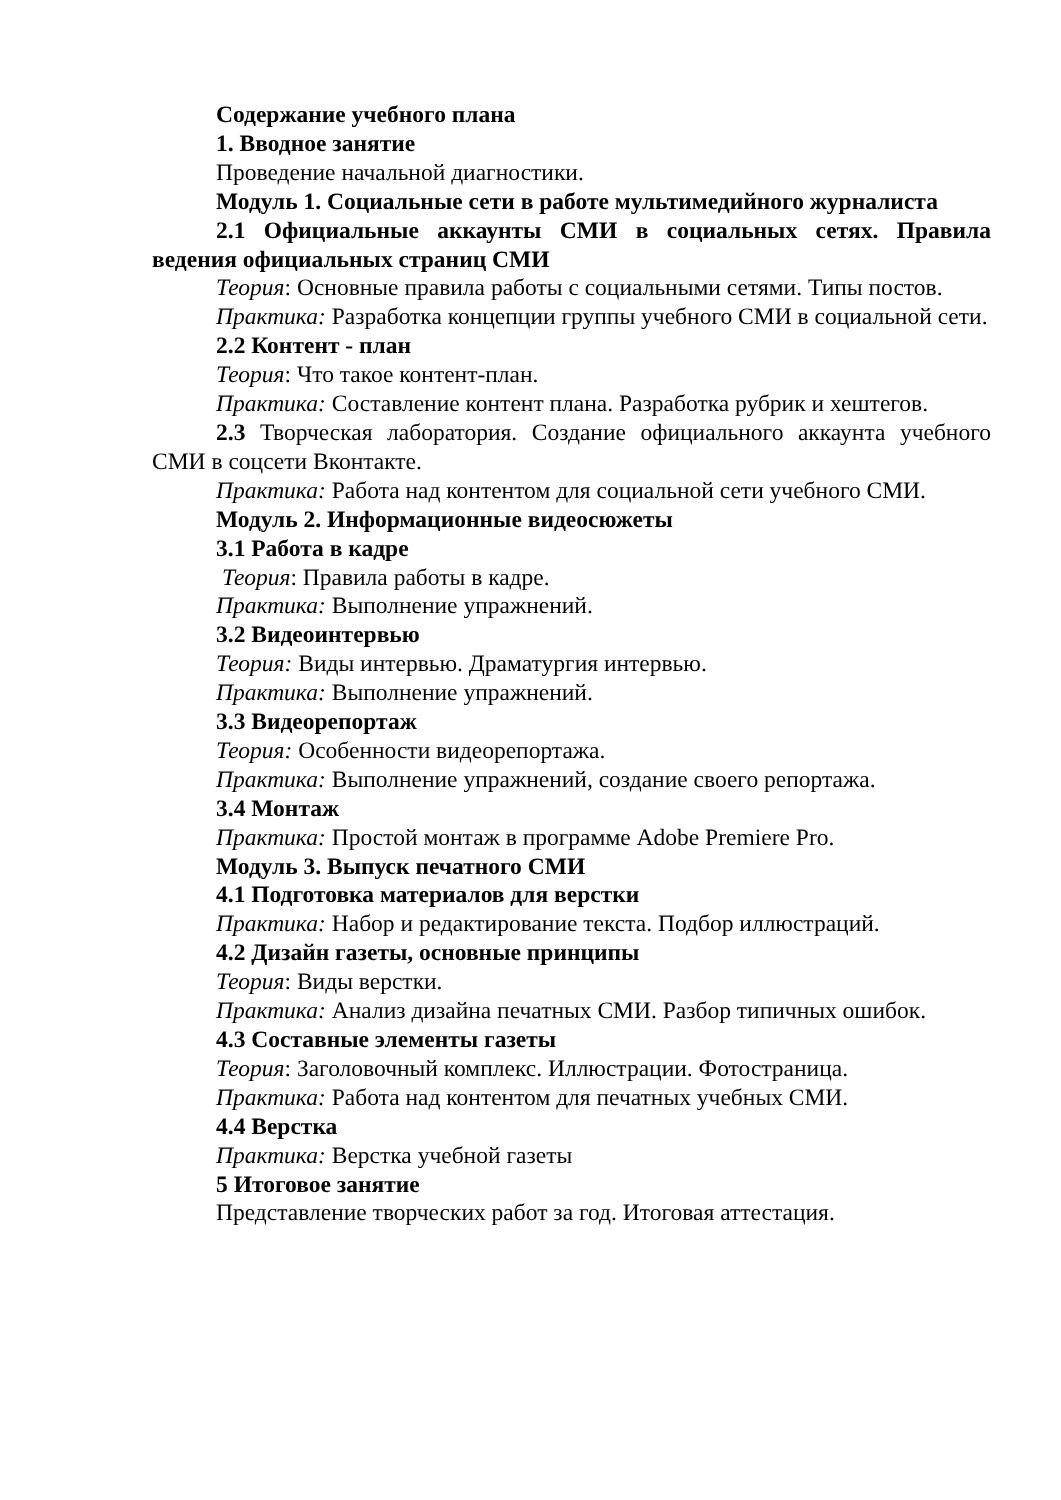Содержание учебного плана
1. Вводное занятие
Проведение начальной диагностики.
Модуль 1. Социальные сети в работе мультимедийного журналиста
2.1 Официальные аккаунты СМИ в социальных сетях. Правила ведения официальных страниц СМИ
Теория: Основные правила работы с социальными сетями. Типы постов.
Практика: Разработка концепции группы учебного СМИ в социальной сети.
2.2 Контент - план
Теория: Что такое контент-план.
Практика: Составление контент плана. Разработка рубрик и хештегов.
2.3 Творческая лаборатория. Создание официального аккаунта учебного СМИ в соцсети Вконтакте.
Практика: Работа над контентом для социальной сети учебного СМИ.
Модуль 2. Информационные видеосюжеты
3.1 Работа в кадре
Теория: Правила работы в кадре.
Практика: Выполнение упражнений.
3.2 Видеоинтервью
Теория: Виды интервью. Драматургия интервью.
Практика: Выполнение упражнений.
3.3 Видеорепортаж
Теория: Особенности видеорепортажа.
Практика: Выполнение упражнений, создание своего репортажа.
3.4 Монтаж
Практика: Простой монтаж в программе Adobe Premiere Pro.
Модуль 3. Выпуск печатного СМИ
4.1 Подготовка материалов для верстки
Практика: Набор и редактирование текста. Подбор иллюстраций.
4.2 Дизайн газеты, основные принципы
Теория: Виды верстки.
Практика: Анализ дизайна печатных СМИ. Разбор типичных ошибок.
4.3 Составные элементы газеты
Теория: Заголовочный комплекс. Иллюстрации. Фотостраница.
Практика: Работа над контентом для печатных учебных СМИ.
4.4 Верстка
Практика: Верстка учебной газеты
5 Итоговое занятие
Представление творческих работ за год. Итоговая аттестация.